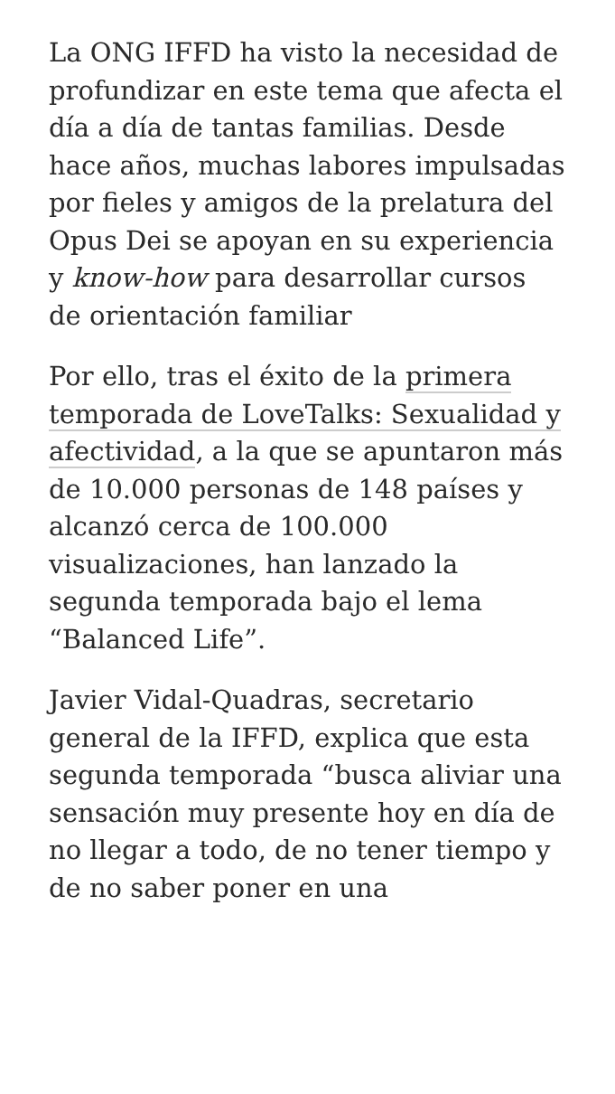La ONG IFFD ha visto la necesidad de profundizar en este tema que afecta el día a día de tantas familias. Desde hace años, muchas labores impulsadas por fieles y amigos de la prelatura del Opus Dei se apoyan en su experiencia y know-how para desarrollar cursos de orientación familiar
Por ello, tras el éxito de la primera temporada de LoveTalks: Sexualidad y afectividad, a la que se apuntaron más de 10.000 personas de 148 países y alcanzó cerca de 100.000 visualizaciones, han lanzado la segunda temporada bajo el lema “Balanced Life”.
Javier Vidal-Quadras, secretario general de la IFFD, explica que esta segunda temporada “busca aliviar una sensación muy presente hoy en día de no llegar a todo, de no tener tiempo y de no saber poner en una